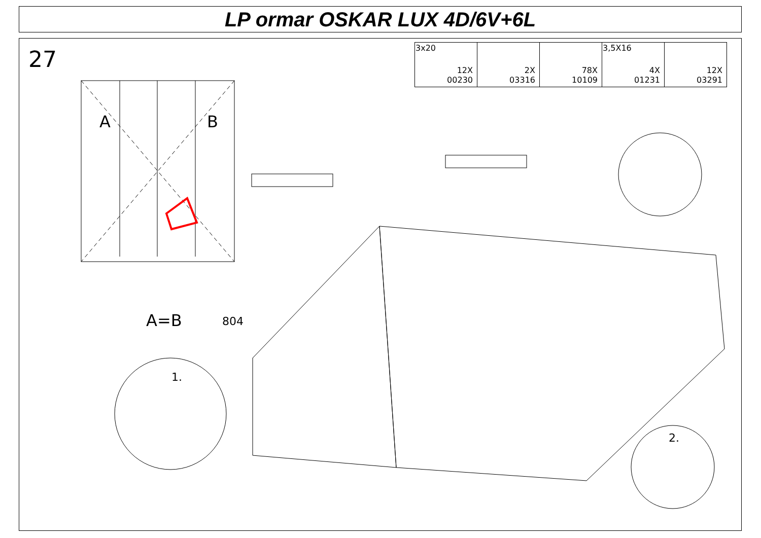LP ormar OSKAR LUX 4D/6V+6L
27
| 3x20 12X 00230 | 2X 03316 | 78X 10109 | 3,5X16 4X 01231 | 12X 03291 |
A B
A=B 804
1.
2.